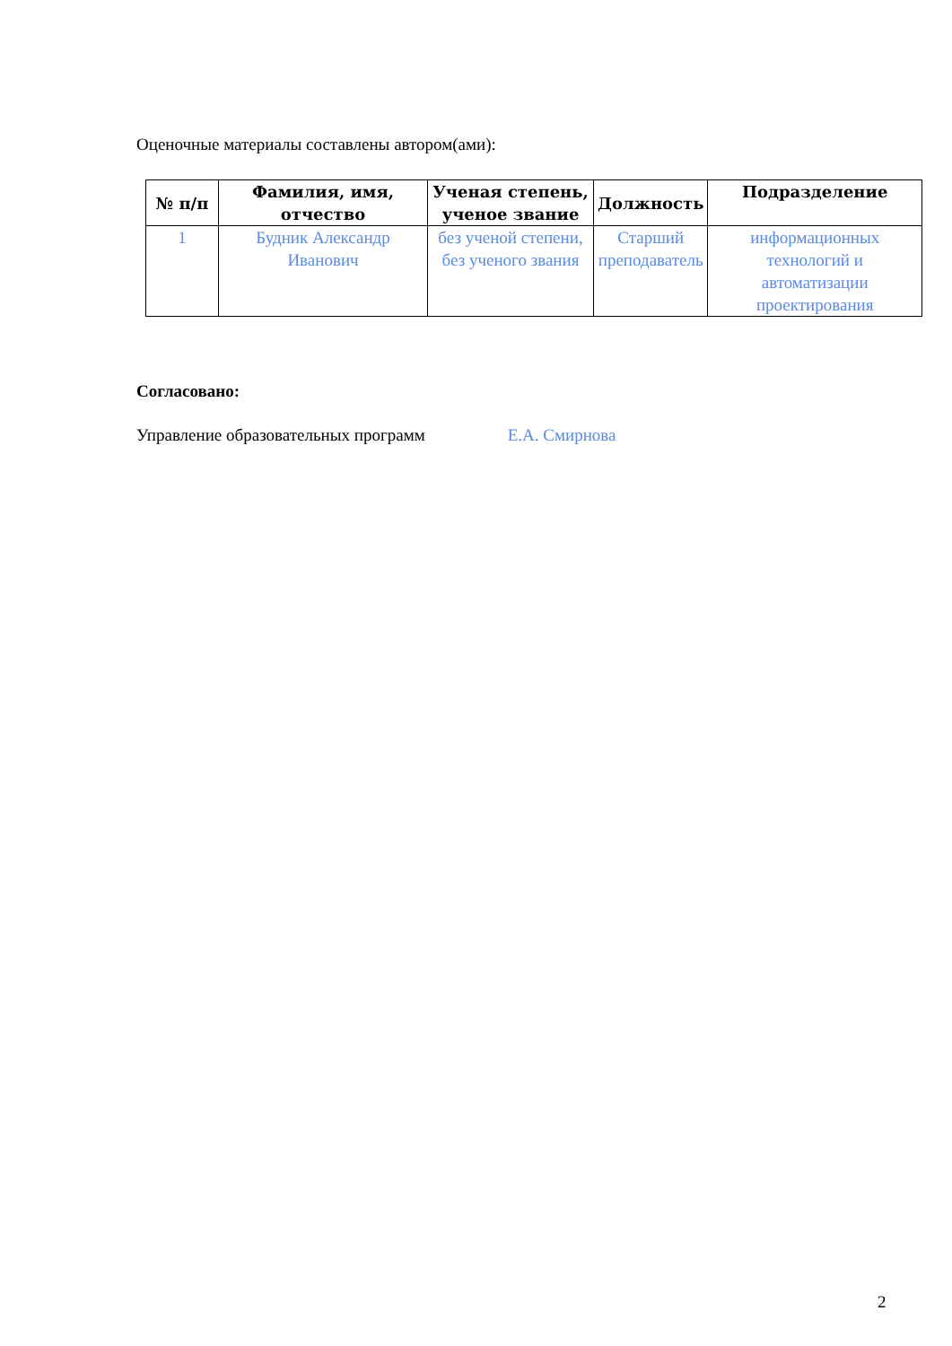Оценочные материалы составлены автором(ами):
| № п/п | Фамилия, имя, отчество | Ученая степень, ученое звание | Должность | Подразделение |
| --- | --- | --- | --- | --- |
| 1 | Будник Александр Иванович | без ученой степени, без ученого звания | Старший преподаватель | информационных технологий и автоматизации проектирования |
Согласовано:
Управление образовательных программ Е.А. Смирнова
2